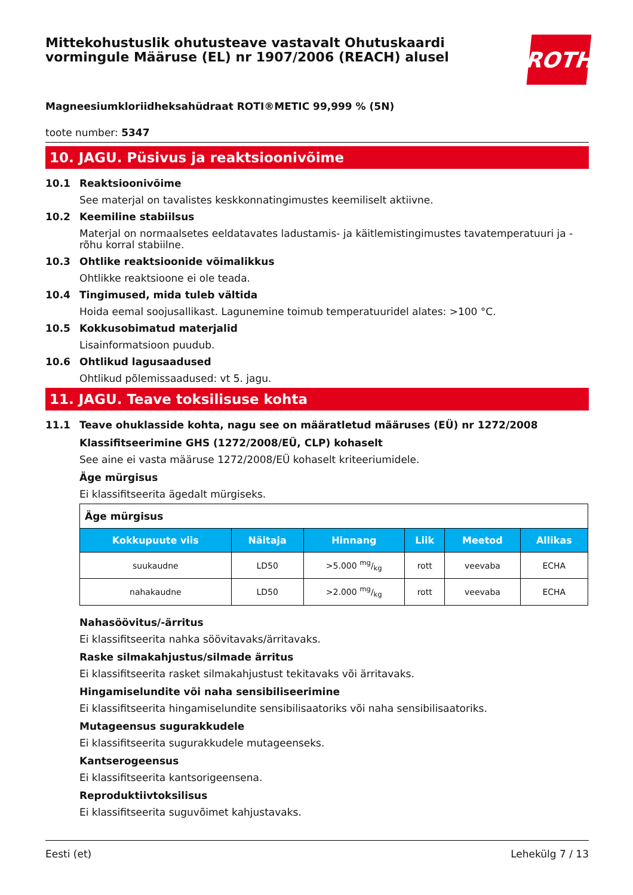Mittekohustuslik ohutusteave vastavalt Ohutuskaardi
vormingule Määruse (EL) nr 1907/2006 (REACH) alusel
ROTH
Magneesiumkloriidheksahüdraat ROTI®METIC 99,999 % (5N)
toote number: 5347
10. JAGU. Püsivus ja reaktsioonivõime
10.1 Reaktsioonivõime
See materjal on tavalistes keskkonnatingimustes keemiliselt aktiivne.
10.2 Keemiline stabiilsus
Materjal on normaalsetes eeldatavates ladustamis- ja käitlemistingimustes tavatemperatuuri ja -rõhu korral stabiilne.
10.3 Ohtlike reaktsioonide võimalikkus
Ohtlikke reaktsioone ei ole teada.
10.4 Tingimused, mida tuleb vältida
Hoida eemal soojusallikast. Lagunemine toimub temperatuuridel alates: >100 °C.
10.5 Kokkusobimatud materjalid
Lisainformatsioon puudub.
10.6 Ohtlikud lagusaadused
Ohtlikud põlemissaadused: vt 5. jagu.
11. JAGU. Teave toksilisuse kohta
11.1 Teave ohuklasside kohta, nagu see on määratletud määruses (EÜ) nr 1272/2008
Klassifitseerimine GHS (1272/2008/EÜ, CLP) kohaselt
See aine ei vasta määruse 1272/2008/EÜ kohaselt kriteeriumidele.
Äge mürgisus
Ei klassifitseerita ägedalt mürgiseks.
| Äge mürgisus | | | | | |
| Kokkupuute viis | Näitaja | Hinnang | Liik | Meetod | Allikas |
| suukaudne | LD50 | >5.000 mg/kg | rott | veevaba | ECHA |
| nahakaudne | LD50 | >2.000 mg/kg | rott | veevaba | ECHA |
Nahasöövitus/-ärritus
Ei klassifitseerita nahka söövitavaks/ärritavaks.
Raske silmakahjustus/silmade ärritus
Ei klassifitseerita rasket silmakahjustust tekitavaks või ärritavaks.
Hingamiselundite või naha sensibiliseerimine
Ei klassifitseerita hingamiselundite sensibilisaatoriks või naha sensibilisaatoriks.
Mutageensus sugurakkudele
Ei klassifitseerita sugurakkudele mutageenseks.
Kantserogeensus
Ei klassifitseerita kantsorigeensena.
Reproduktiivtoksilisus
Ei klassifitseerita suguvõimet kahjustavaks.
Eesti (et) Lehekülg 7 / 13